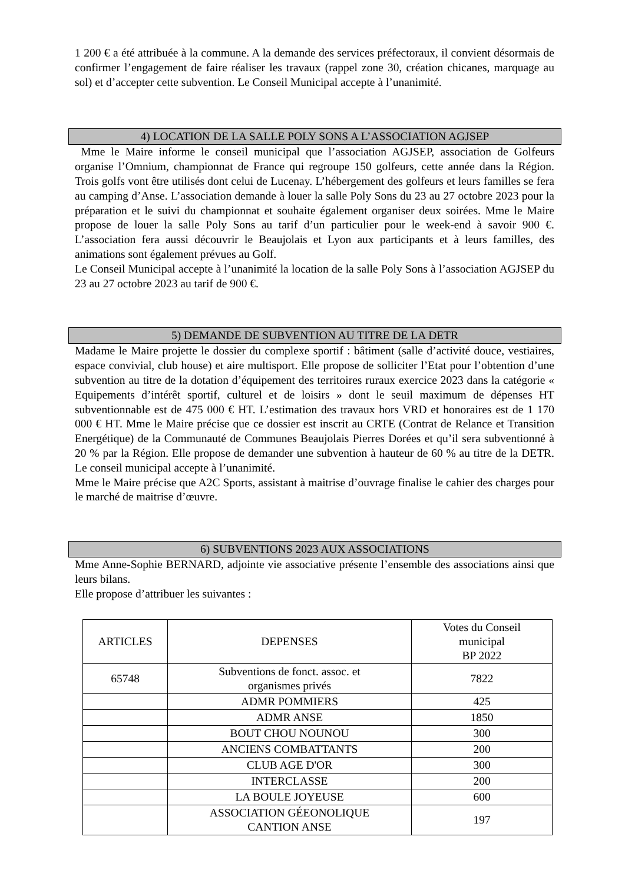1 200 € a été attribuée à la commune. A la demande des services préfectoraux, il convient désormais de confirmer l’engagement de faire réaliser les travaux (rappel zone 30, création chicanes, marquage au sol) et d’accepter cette subvention. Le Conseil Municipal accepte à l’unanimité.
4) LOCATION DE LA SALLE POLY SONS A L’ASSOCIATION AGJSEP
Mme le Maire informe le conseil municipal que l’association AGJSEP, association de Golfeurs organise l’Omnium, championnat de France qui regroupe 150 golfeurs, cette année dans la Région. Trois golfs vont être utilisés dont celui de Lucenay. L’hébergement des golfeurs et leurs familles se fera au camping d’Anse. L’association demande à louer la salle Poly Sons du 23 au 27 octobre 2023 pour la préparation et le suivi du championnat et souhaite également organiser deux soirées. Mme le Maire propose de louer la salle Poly Sons au tarif d’un particulier pour le week-end à savoir 900 €. L’association fera aussi découvrir le Beaujolais et Lyon aux participants et à leurs familles, des animations sont également prévues au Golf.
Le Conseil Municipal accepte à l’unanimité la location de la salle Poly Sons à l’association AGJSEP du 23 au 27 octobre 2023 au tarif de 900 €.
5) DEMANDE DE SUBVENTION AU TITRE DE LA DETR
Madame le Maire projette le dossier du complexe sportif : bâtiment (salle d’activité douce, vestiaires, espace convivial, club house) et aire multisport. Elle propose de solliciter l’Etat pour l’obtention d’une subvention au titre de la dotation d’équipement des territoires ruraux exercice 2023 dans la catégorie « Equipements d’intérêt sportif, culturel et de loisirs » dont le seuil maximum de dépenses HT subventionnable est de 475 000 € HT. L’estimation des travaux hors VRD et honoraires est de 1 170 000 € HT. Mme le Maire précise que ce dossier est inscrit au CRTE (Contrat de Relance et Transition Energétique) de la Communauté de Communes Beaujolais Pierres Dorées et qu’il sera subventionné à 20 % par la Région. Elle propose de demander une subvention à hauteur de 60 % au titre de la DETR. Le conseil municipal accepte à l’unanimité.
Mme le Maire précise que A2C Sports, assistant à maitrise d’ouvrage finalise le cahier des charges pour le marché de maitrise d’œuvre.
6) SUBVENTIONS 2023 AUX ASSOCIATIONS
Mme Anne-Sophie BERNARD, adjointe vie associative présente l’ensemble des associations ainsi que leurs bilans.
Elle propose d’attribuer les suivantes :
| ARTICLES | DEPENSES | Votes du Conseil municipal BP 2022 |
| --- | --- | --- |
| 65748 | Subventions de fonct. assoc. et organismes privés | 7822 |
| | ADMR POMMIERS | 425 |
| | ADMR ANSE | 1850 |
| | BOUT CHOU NOUNOU | 300 |
| | ANCIENS COMBATTANTS | 200 |
| | CLUB AGE D'OR | 300 |
| | INTERCLASSE | 200 |
| | LA BOULE JOYEUSE | 600 |
| | ASSOCIATION GÉEONOLIQUE CANTION ANSE | 197 |